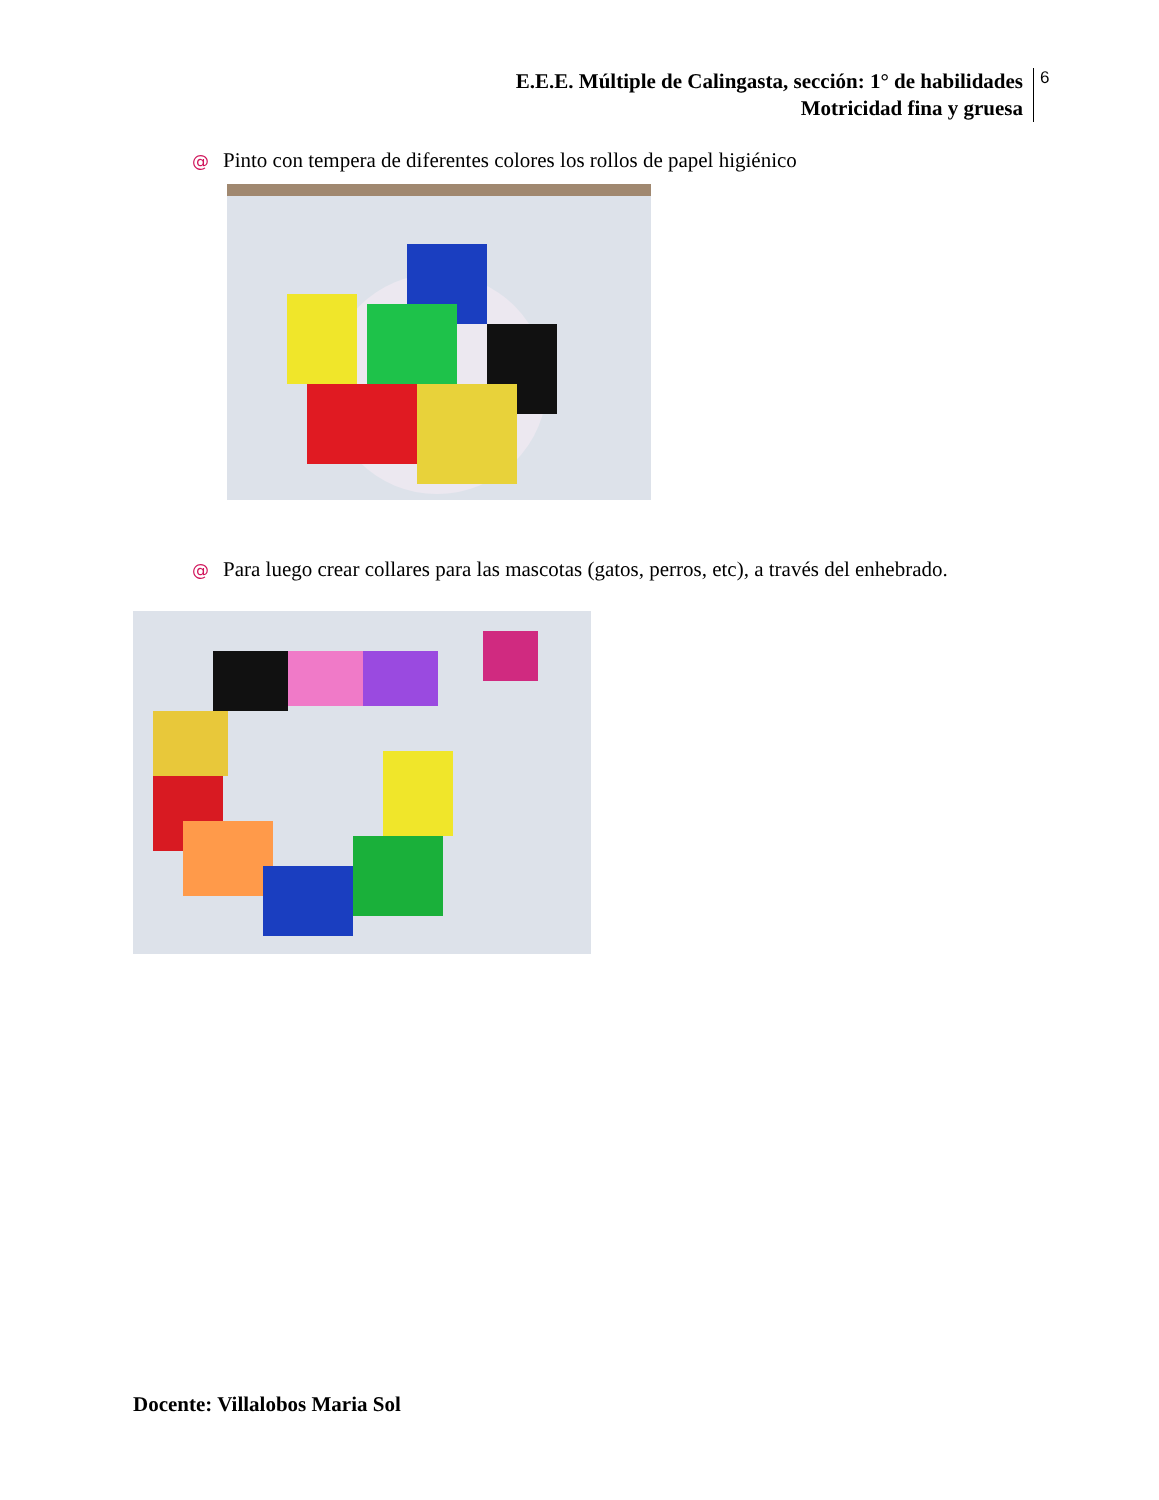E.E.E. Múltiple de Calingasta, sección: 1° de habilidades
Motricidad fina y gruesa
6
@ Pinto con tempera de diferentes colores los rollos de papel higiénico
@ Para luego crear collares para las mascotas (gatos, perros, etc), a través del enhebrado.
Docente: Villalobos Maria Sol